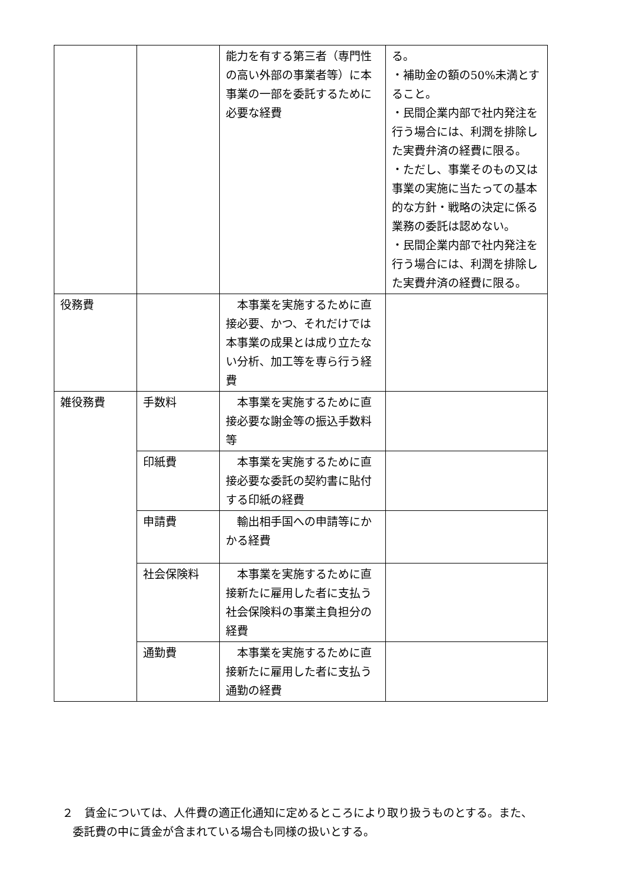| | | 能力を有する第三者（専門性の高い外部の事業者等）に本事業の一部を委託するために必要な経費 | る。 ・補助金の額の50%未満とすること。 ・民間企業内部で社内発注を行う場合には、利潤を排除した実費弁済の経費に限る。 ・ただし、事業そのもの又は事業の実施に当たっての基本的な方針・戦略の決定に係る業務の委託は認めない。 ・民間企業内部で社内発注を行う場合には、利潤を排除した実費弁済の経費に限る。 |
| 役務費 | | 本事業を実施するために直接必要、かつ、それだけでは本事業の成果とは成り立たない分析、加工等を専ら行う経費 | |
| 雑役務費 | 手数料 | 本事業を実施するために直接必要な謝金等の振込手数料等 | |
| | 印紙費 | 本事業を実施するために直接必要な委託の契約書に貼付する印紙の経費 | |
| | 申請費 | 輸出相手国への申請等にかかる経費 | |
| | 社会保険料 | 本事業を実施するために直接新たに雇用した者に支払う社会保険料の事業主負担分の経費 | |
| | 通勤費 | 本事業を実施するために直接新たに雇用した者に支払う通勤の経費 | |
２　賃金については、人件費の適正化通知に定めるところにより取り扱うものとする。また、
委託費の中に賃金が含まれている場合も同様の扱いとする。